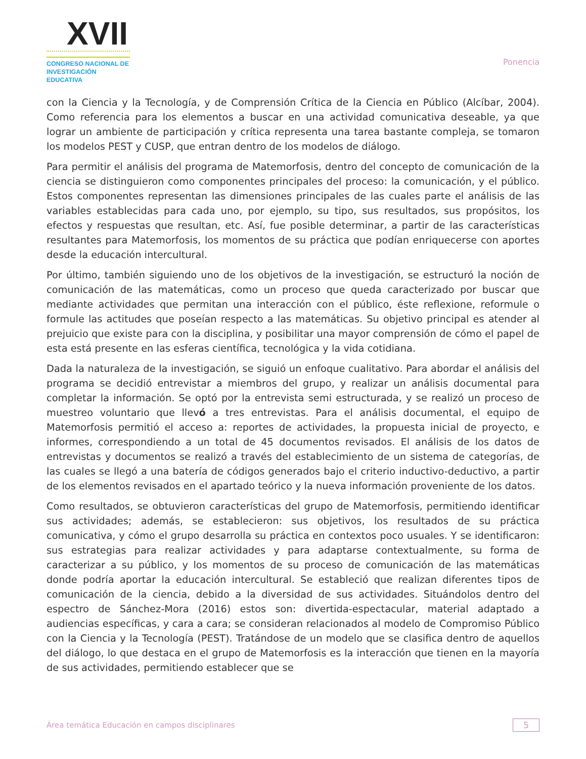XVII
CONGRESO NACIONAL DE
INVESTIGACIÓN EDUCATIVA
Ponencia
con la Ciencia y la Tecnología, y de Comprensión Crítica de la Ciencia en Público (Alcíbar, 2004). Como referencia para los elementos a buscar en una actividad comunicativa deseable, ya que lograr un ambiente de participación y crítica representa una tarea bastante compleja, se tomaron los modelos PEST y CUSP, que entran dentro de los modelos de diálogo.
Para permitir el análisis del programa de Matemorfosis, dentro del concepto de comunicación de la ciencia se distinguieron como componentes principales del proceso: la comunicación, y el público. Estos componentes representan las dimensiones principales de las cuales parte el análisis de las variables establecidas para cada uno, por ejemplo, su tipo, sus resultados, sus propósitos, los efectos y respuestas que resultan, etc. Así, fue posible determinar, a partir de las características resultantes para Matemorfosis, los momentos de su práctica que podían enriquecerse con aportes desde la educación intercultural.
Por último, también siguiendo uno de los objetivos de la investigación, se estructuró la noción de comunicación de las matemáticas, como un proceso que queda caracterizado por buscar que mediante actividades que permitan una interacción con el público, éste reflexione, reformule o formule las actitudes que poseían respecto a las matemáticas. Su objetivo principal es atender al prejuicio que existe para con la disciplina, y posibilitar una mayor comprensión de cómo el papel de esta está presente en las esferas científica, tecnológica y la vida cotidiana.
Dada la naturaleza de la investigación, se siguió un enfoque cualitativo. Para abordar el análisis del programa se decidió entrevistar a miembros del grupo, y realizar un análisis documental para completar la información. Se optó por la entrevista semi estructurada, y se realizó un proceso de muestreo voluntario que llevó a tres entrevistas. Para el análisis documental, el equipo de Matemorfosis permitió el acceso a: reportes de actividades, la propuesta inicial de proyecto, e informes, correspondiendo a un total de 45 documentos revisados. El análisis de los datos de entrevistas y documentos se realizó a través del establecimiento de un sistema de categorías, de las cuales se llegó a una batería de códigos generados bajo el criterio inductivo-deductivo, a partir de los elementos revisados en el apartado teórico y la nueva información proveniente de los datos.
Como resultados, se obtuvieron características del grupo de Matemorfosis, permitiendo identificar sus actividades; además, se establecieron: sus objetivos, los resultados de su práctica comunicativa, y cómo el grupo desarrolla su práctica en contextos poco usuales. Y se identificaron: sus estrategias para realizar actividades y para adaptarse contextualmente, su forma de caracterizar a su público, y los momentos de su proceso de comunicación de las matemáticas donde podría aportar la educación intercultural. Se estableció que realizan diferentes tipos de comunicación de la ciencia, debido a la diversidad de sus actividades. Situándolos dentro del espectro de Sánchez-Mora (2016) estos son: divertida-espectacular, material adaptado a audiencias específicas, y cara a cara; se consideran relacionados al modelo de Compromiso Público con la Ciencia y la Tecnología (PEST). Tratándose de un modelo que se clasifica dentro de aquellos del diálogo, lo que destaca en el grupo de Matemorfosis es la interacción que tienen en la mayoría de sus actividades, permitiendo establecer que se
Área temática Educación en campos disciplinares 5